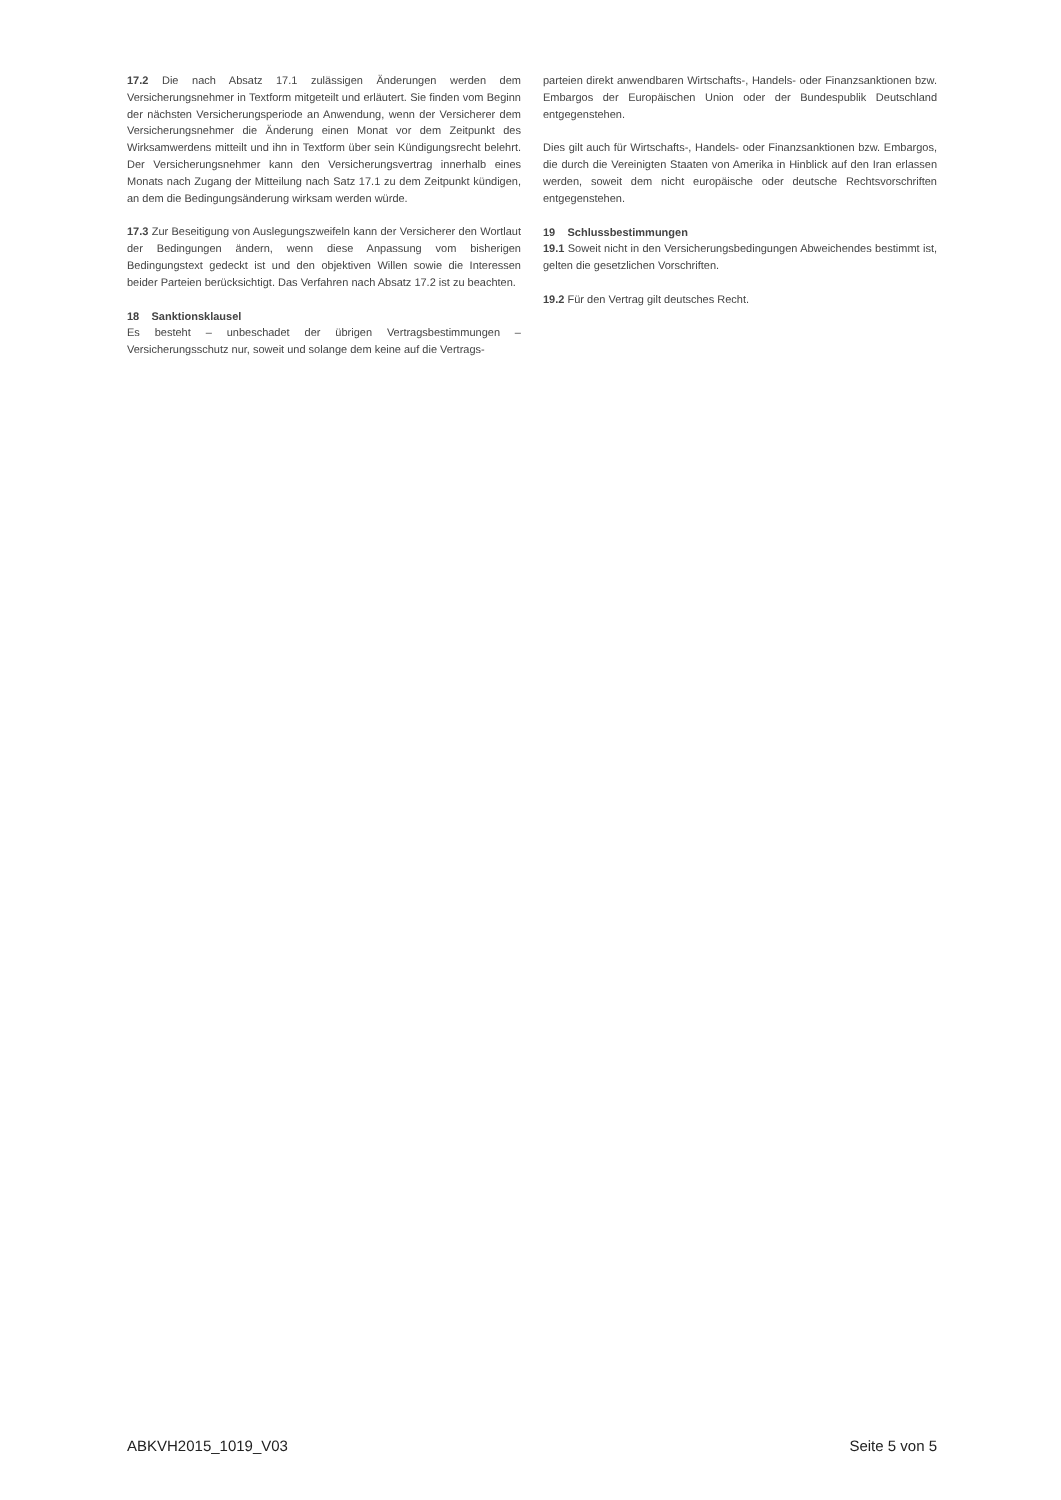17.2 Die nach Absatz 17.1 zulässigen Änderungen werden dem Versicherungsnehmer in Textform mitgeteilt und erläutert. Sie finden vom Beginn der nächsten Versicherungsperiode an Anwendung, wenn der Versicherer dem Versicherungsnehmer die Änderung einen Monat vor dem Zeitpunkt des Wirksamwerdens mitteilt und ihn in Textform über sein Kündigungsrecht belehrt. Der Versicherungsnehmer kann den Versicherungsvertrag innerhalb eines Monats nach Zugang der Mitteilung nach Satz 17.1 zu dem Zeitpunkt kündigen, an dem die Bedingungsänderung wirksam werden würde.
17.3 Zur Beseitigung von Auslegungszweifeln kann der Versicherer den Wortlaut der Bedingungen ändern, wenn diese Anpassung vom bisherigen Bedingungstext gedeckt ist und den objektiven Willen sowie die Interessen beider Parteien berücksichtigt. Das Verfahren nach Absatz 17.2 ist zu beachten.
18 Sanktionsklausel
Es besteht – unbeschadet der übrigen Vertragsbestimmungen – Versicherungsschutz nur, soweit und solange dem keine auf die Vertrags-
parteien direkt anwendbaren Wirtschafts-, Handels- oder Finanzsanktionen bzw. Embargos der Europäischen Union oder der Bundespublik Deutschland entgegenstehen.
Dies gilt auch für Wirtschafts-, Handels- oder Finanzsanktionen bzw. Embargos, die durch die Vereinigten Staaten von Amerika in Hinblick auf den Iran erlassen werden, soweit dem nicht europäische oder deutsche Rechtsvorschriften entgegenstehen.
19 Schlussbestimmungen
19.1 Soweit nicht in den Versicherungsbedingungen Abweichendes bestimmt ist, gelten die gesetzlichen Vorschriften.
19.2 Für den Vertrag gilt deutsches Recht.
ABKVH2015_1019_V03 Seite 5 von 5